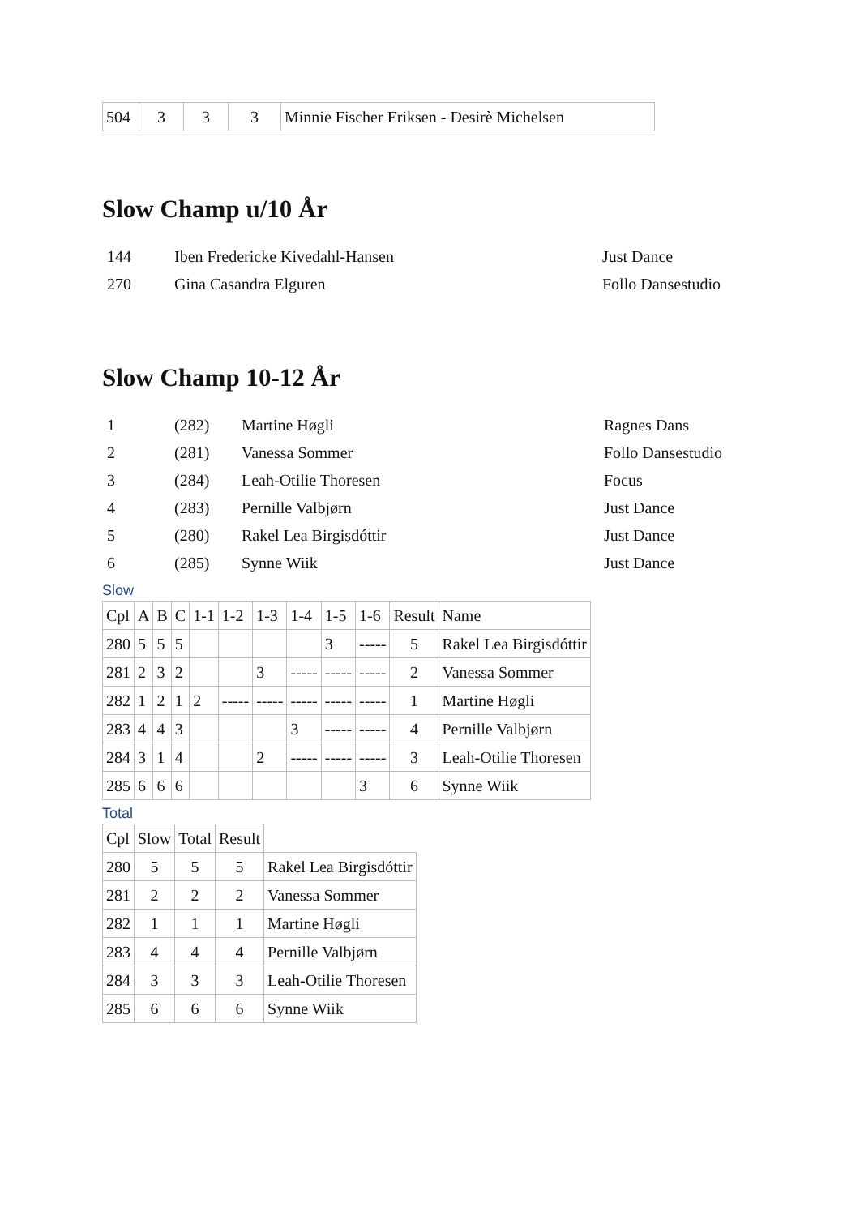| 504 | 3 | 3 | 3 | Minnie Fischer Eriksen - Desirè Michelsen |
Slow Champ u/10 År
| 144 | Iben Fredericke Kivedahl-Hansen | Just Dance |
| 270 | Gina Casandra Elguren | Follo Dansestudio |
Slow Champ 10-12 År
| 1 | (282) | Martine Høgli | Ragnes Dans |
| 2 | (281) | Vanessa Sommer | Follo Dansestudio |
| 3 | (284) | Leah-Otilie Thoresen | Focus |
| 4 | (283) | Pernille Valbjørn | Just Dance |
| 5 | (280) | Rakel Lea Birgisdóttir | Just Dance |
| 6 | (285) | Synne Wiik | Just Dance |
Slow
| Cpl | A | B | C | 1-1 | 1-2 | 1-3 | 1-4 | 1-5 | 1-6 | Result | Name |
| 280 | 5 | 5 | 5 | | | | | 3 | ----- | 5 | Rakel Lea Birgisdóttir |
| 281 | 2 | 3 | 2 | | | 3 | ----- | ----- | ----- | 2 | Vanessa Sommer |
| 282 | 1 | 2 | 1 | 2 | ----- | ----- | ----- | ----- | ----- | 1 | Martine Høgli |
| 283 | 4 | 4 | 3 | | | | 3 | ----- | ----- | 4 | Pernille Valbjørn |
| 284 | 3 | 1 | 4 | | | 2 | ----- | ----- | ----- | 3 | Leah-Otilie Thoresen |
| 285 | 6 | 6 | 6 | | | | | | 3 | 6 | Synne Wiik |
Total
| Cpl | Slow | Total | Result | |
| 280 | 5 | 5 | 5 | Rakel Lea Birgisdóttir |
| 281 | 2 | 2 | 2 | Vanessa Sommer |
| 282 | 1 | 1 | 1 | Martine Høgli |
| 283 | 4 | 4 | 4 | Pernille Valbjørn |
| 284 | 3 | 3 | 3 | Leah-Otilie Thoresen |
| 285 | 6 | 6 | 6 | Synne Wiik |